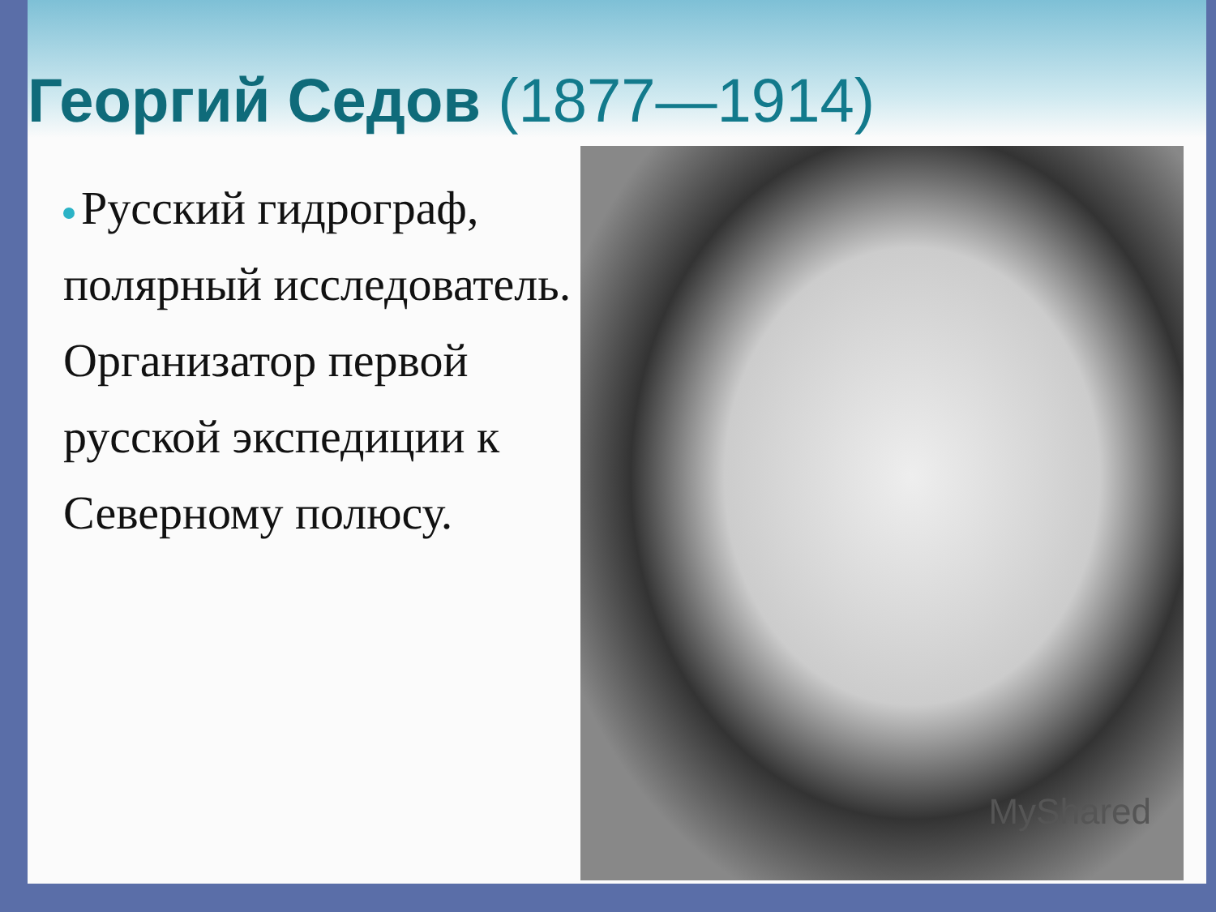Георгий Седов (1877—1914)
Русский гидрограф, полярный исследователь. Организатор первой русской экспедиции к Северному полюсу.
MyShared